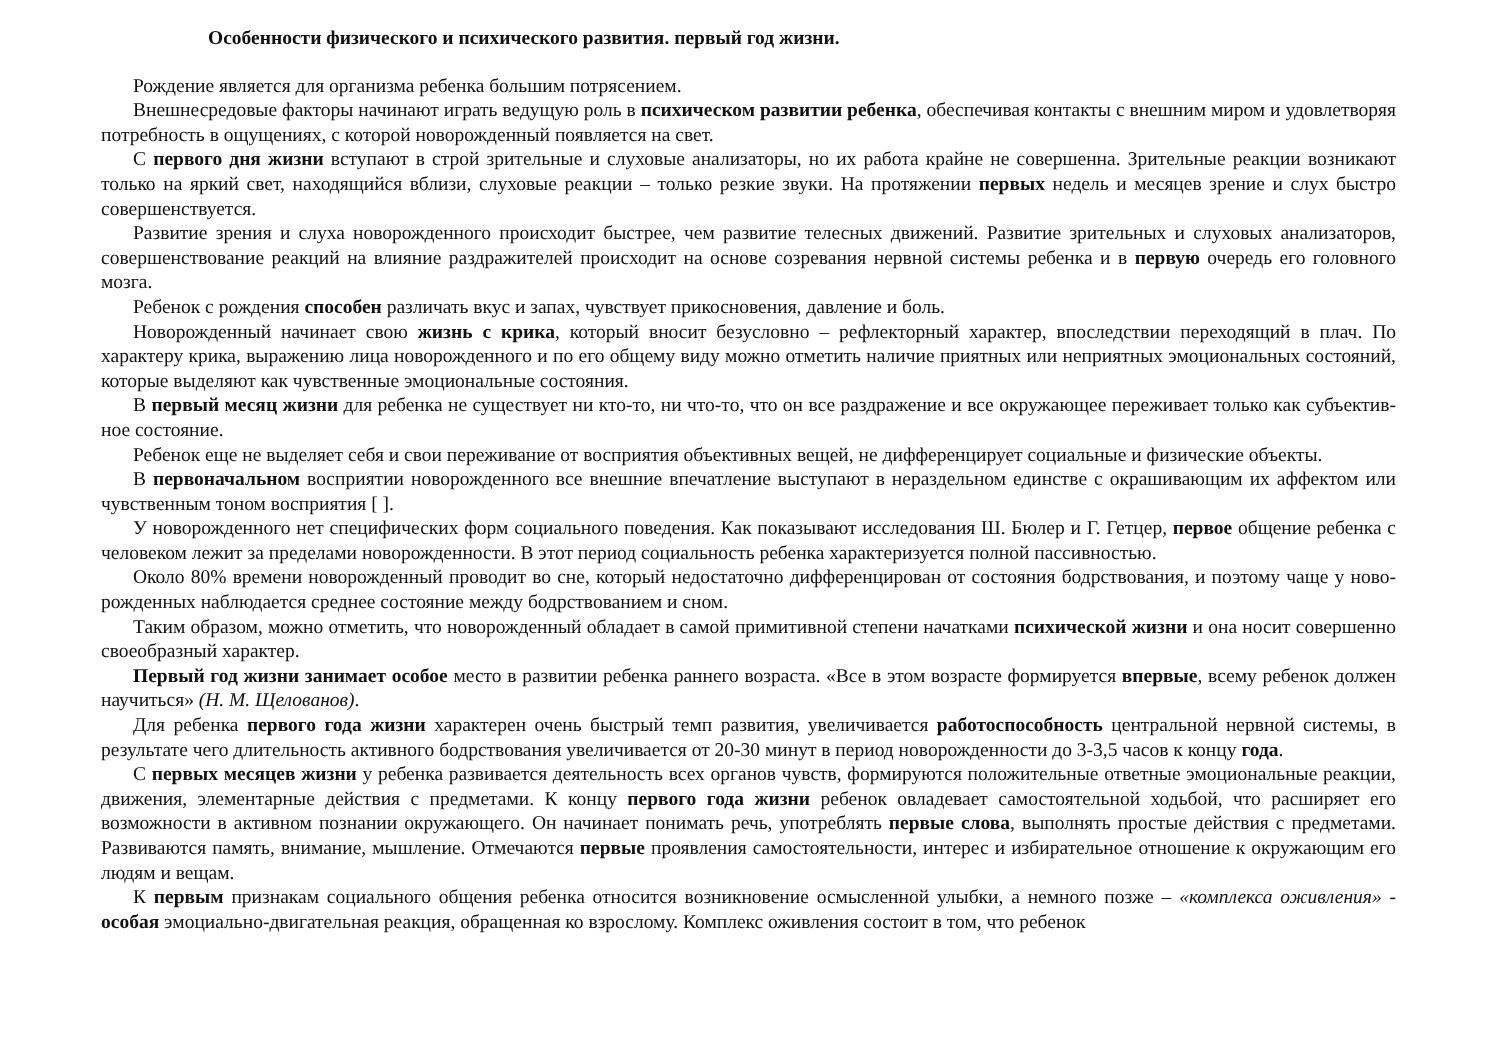Особенности физического и психического развития. первый год жизни.
Рождение является для организма ребенка большим потрясением.
Внешнесредовые факторы начинают играть ведущую роль в психическом развитии ребенка, обеспечивая контакты с внешним миром и удовлетворяя потребность в ощущениях, с которой новорожденный появляется на свет.
С первого дня жизни вступают в строй зрительные и слуховые анализаторы, но их работа крайне не совершенна. Зрительные реакции возникают только на яркий свет, находящийся вблизи, слуховые реакции – только резкие звуки. На протяжении первых недель и месяцев зрение и слух быстро совершенствуется.
Развитие зрения и слуха новорожденного происходит быстрее, чем развитие телесных движений. Развитие зрительных и слуховых анализаторов, совершенствование реакций на влияние раздражителей происходит на основе созревания нервной системы ребенка и в первую очередь его головного мозга.
Ребенок с рождения способен различать вкус и запах, чувствует прикосновения, давление и боль.
Новорожденный начинает свою жизнь с крика, который вносит безусловно – рефлекторный характер, впоследствии переходящий в плач. По характеру крика, выражению лица новорожденного и по его общему виду можно отметить наличие приятных или неприятных эмоциональных состояний, которые выделяют как чувственные эмоциональные состояния.
В первый месяц жизни для ребенка не существует ни кто-то, ни что-то, что он все раздражение и все окружающее переживает только как субъектив-ное состояние.
Ребенок еще не выделяет себя и свои переживание от восприятия объективных вещей, не дифференцирует социальные и физические объекты.
В первоначальном восприятии новорожденного все внешние впечатление выступают в нераздельном единстве с окрашивающим их аффектом или чувственным тоном восприятия [ ].
У новорожденного нет специфических форм социального поведения. Как показывают исследования Ш. Бюлер и Г. Гетцер, первое общение ребенка с человеком лежит за пределами новорожденности. В этот период социальность ребенка характеризуется полной пассивностью.
Около 80% времени новорожденный проводит во сне, который недостаточно дифференцирован от состояния бодрствования, и поэтому чаще у ново-рожденных наблюдается среднее состояние между бодрствованием и сном.
Таким образом, можно отметить, что новорожденный обладает в самой примитивной степени начатками психической жизни и она носит совершенно своеобразный характер.
Первый год жизни занимает особое место в развитии ребенка раннего возраста. «Все в этом возрасте формируется впервые, всему ребенок должен научиться» (Н. М. Щелованов).
Для ребенка первого года жизни характерен очень быстрый темп развития, увеличивается работоспособность центральной нервной системы, в результате чего длительность активного бодрствования увеличивается от 20-30 минут в период новорожденности до 3-3,5 часов к концу года.
С первых месяцев жизни у ребенка развивается деятельность всех органов чувств, формируются положительные ответные эмоциональные реакции, движения, элементарные действия с предметами. К концу первого года жизни ребенок овладевает самостоятельной ходьбой, что расширяет его возможности в активном познании окружающего. Он начинает понимать речь, употреблять первые слова, выполнять простые действия с предметами. Развиваются память, внимание, мышление. Отмечаются первые проявления самостоятельности, интерес и избирательное отношение к окружающим его людям и вещам.
К первым признакам социального общения ребенка относится возникновение осмысленной улыбки, а немного позже – «комплекса оживления» - особая эмоциально-двигательная реакция, обращенная ко взрослому. Комплекс оживления состоит в том, что ребенок